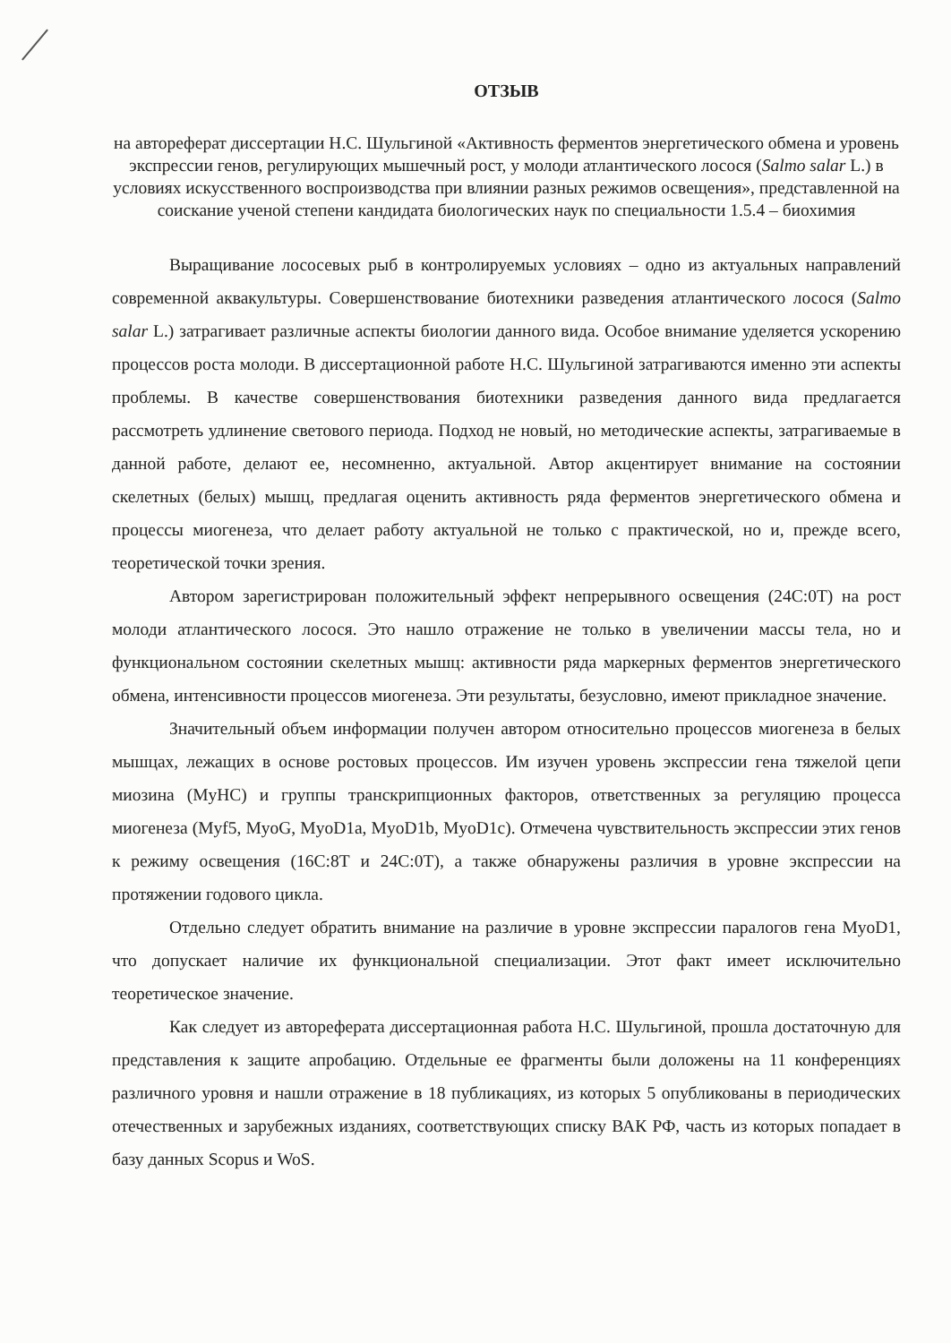ОТЗЫВ
на автореферат диссертации Н.С. Шульгиной «Активность ферментов энергетического обмена и уровень экспрессии генов, регулирующих мышечный рост, у молоди атлантического лосося (Salmo salar L.) в условиях искусственного воспроизводства при влиянии разных режимов освещения», представленной на соискание ученой степени кандидата биологических наук по специальности 1.5.4 – биохимия
Выращивание лососевых рыб в контролируемых условиях – одно из актуальных направлений современной аквакультуры. Совершенствование биотехники разведения атлантического лосося (Salmo salar L.) затрагивает различные аспекты биологии данного вида. Особое внимание уделяется ускорению процессов роста молоди. В диссертационной работе Н.С. Шульгиной затрагиваются именно эти аспекты проблемы. В качестве совершенствования биотехники разведения данного вида предлагается рассмотреть удлинение светового периода. Подход не новый, но методические аспекты, затрагиваемые в данной работе, делают ее, несомненно, актуальной. Автор акцентирует внимание на состоянии скелетных (белых) мышц, предлагая оценить активность ряда ферментов энергетического обмена и процессы миогенеза, что делает работу актуальной не только с практической, но и, прежде всего, теоретической точки зрения.
Автором зарегистрирован положительный эффект непрерывного освещения (24С:0Т) на рост молоди атлантического лосося. Это нашло отражение не только в увеличении массы тела, но и функциональном состоянии скелетных мышц: активности ряда маркерных ферментов энергетического обмена, интенсивности процессов миогенеза. Эти результаты, безусловно, имеют прикладное значение.
Значительный объем информации получен автором относительно процессов миогенеза в белых мышцах, лежащих в основе ростовых процессов. Им изучен уровень экспрессии гена тяжелой цепи миозина (MyHC) и группы транскрипционных факторов, ответственных за регуляцию процесса миогенеза (Myf5, MyoG, MyoD1a, MyoD1b, MyoD1c). Отмечена чувствительность экспрессии этих генов к режиму освещения (16С:8Т и 24С:0Т), а также обнаружены различия в уровне экспрессии на протяжении годового цикла.
Отдельно следует обратить внимание на различие в уровне экспрессии паралогов гена MyoD1, что допускает наличие их функциональной специализации. Этот факт имеет исключительно теоретическое значение.
Как следует из автореферата диссертационная работа Н.С. Шульгиной, прошла достаточную для представления к защите апробацию. Отдельные ее фрагменты были доложены на 11 конференциях различного уровня и нашли отражение в 18 публикациях, из которых 5 опубликованы в периодических отечественных и зарубежных изданиях, соответствующих списку ВАК РФ, часть из которых попадает в базу данных Scopus и WoS.